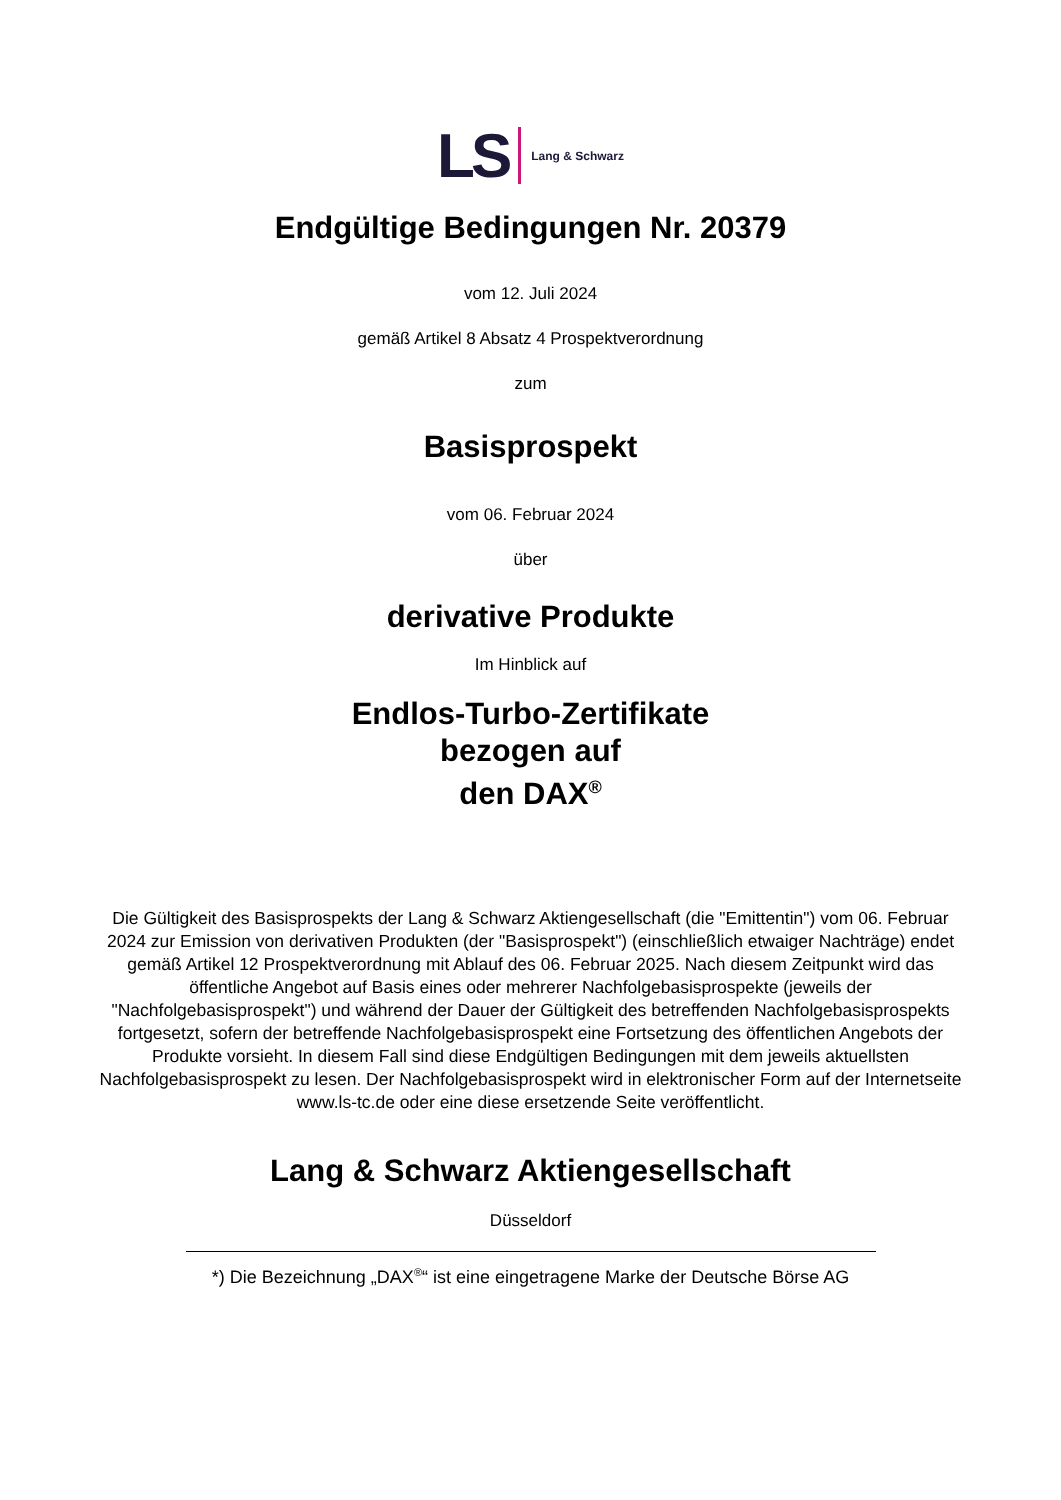LS Lang & Schwarz
Endgültige Bedingungen Nr. 20379
vom 12. Juli 2024
gemäß Artikel 8 Absatz 4 Prospektverordnung
zum
Basisprospekt
vom 06. Februar 2024
über
derivative Produkte
Im Hinblick auf
Endlos-Turbo-Zertifikate
bezogen auf
den DAX<sup>®</sup>
Die Gültigkeit des Basisprospekts der Lang & Schwarz Aktiengesellschaft (die "Emittentin") vom 06. Februar 2024 zur Emission von derivativen Produkten (der "Basisprospekt") (einschließlich etwaiger Nachträge) endet gemäß Artikel 12 Prospektverordnung mit Ablauf des 06. Februar 2025. Nach diesem Zeitpunkt wird das öffentliche Angebot auf Basis eines oder mehrerer Nachfolgebasisprospekte (jeweils der "Nachfolgebasisprospekt") und während der Dauer der Gültigkeit des betreffenden Nachfolgebasisprospekts fortgesetzt, sofern der betreffende Nachfolgebasisprospekt eine Fortsetzung des öffentlichen Angebots der Produkte vorsieht. In diesem Fall sind diese Endgültigen Bedingungen mit dem jeweils aktuellsten Nachfolgebasisprospekt zu lesen. Der Nachfolgebasisprospekt wird in elektronischer Form auf der Internetseite www.ls-tc.de oder eine diese ersetzende Seite veröffentlicht.
Lang & Schwarz Aktiengesellschaft
Düsseldorf
*) Die Bezeichnung „DAX<sup>®</sup>“ ist eine eingetragene Marke der Deutsche Börse AG